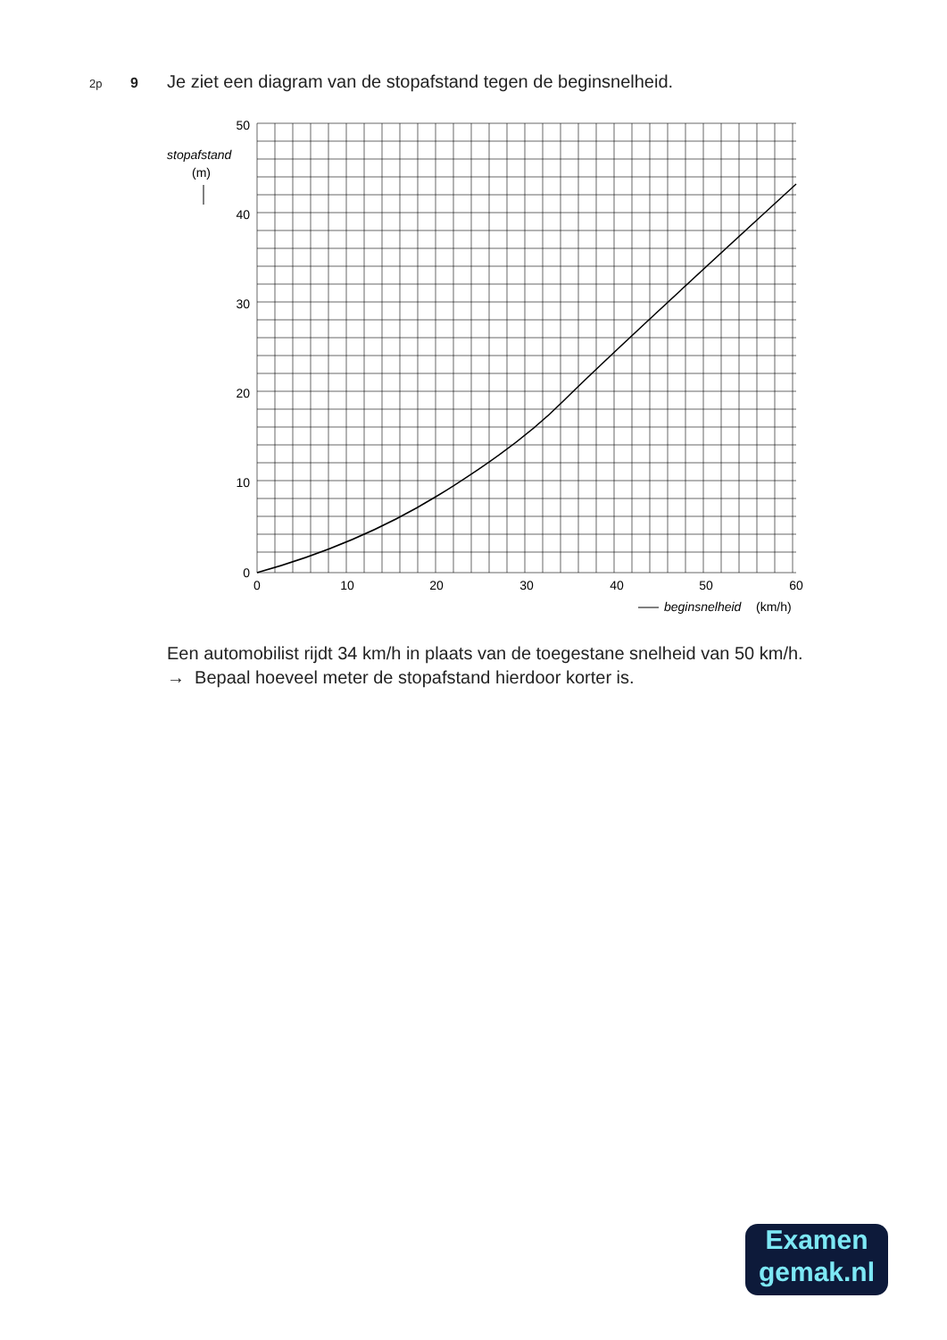2p 9 Je ziet een diagram van de stopafstand tegen de beginsnelheid.
50
40
30
20
10
0
0
10
20
30
40
50
60
stopafstand
(m)
beginsnelheid
(km/h)
Een automobilist rijdt 34 km/h in plaats van de toegestane snelheid van 50 km/h.
→ Bepaal hoeveel meter de stopafstand hierdoor korter is.
Examen
gemak.nl